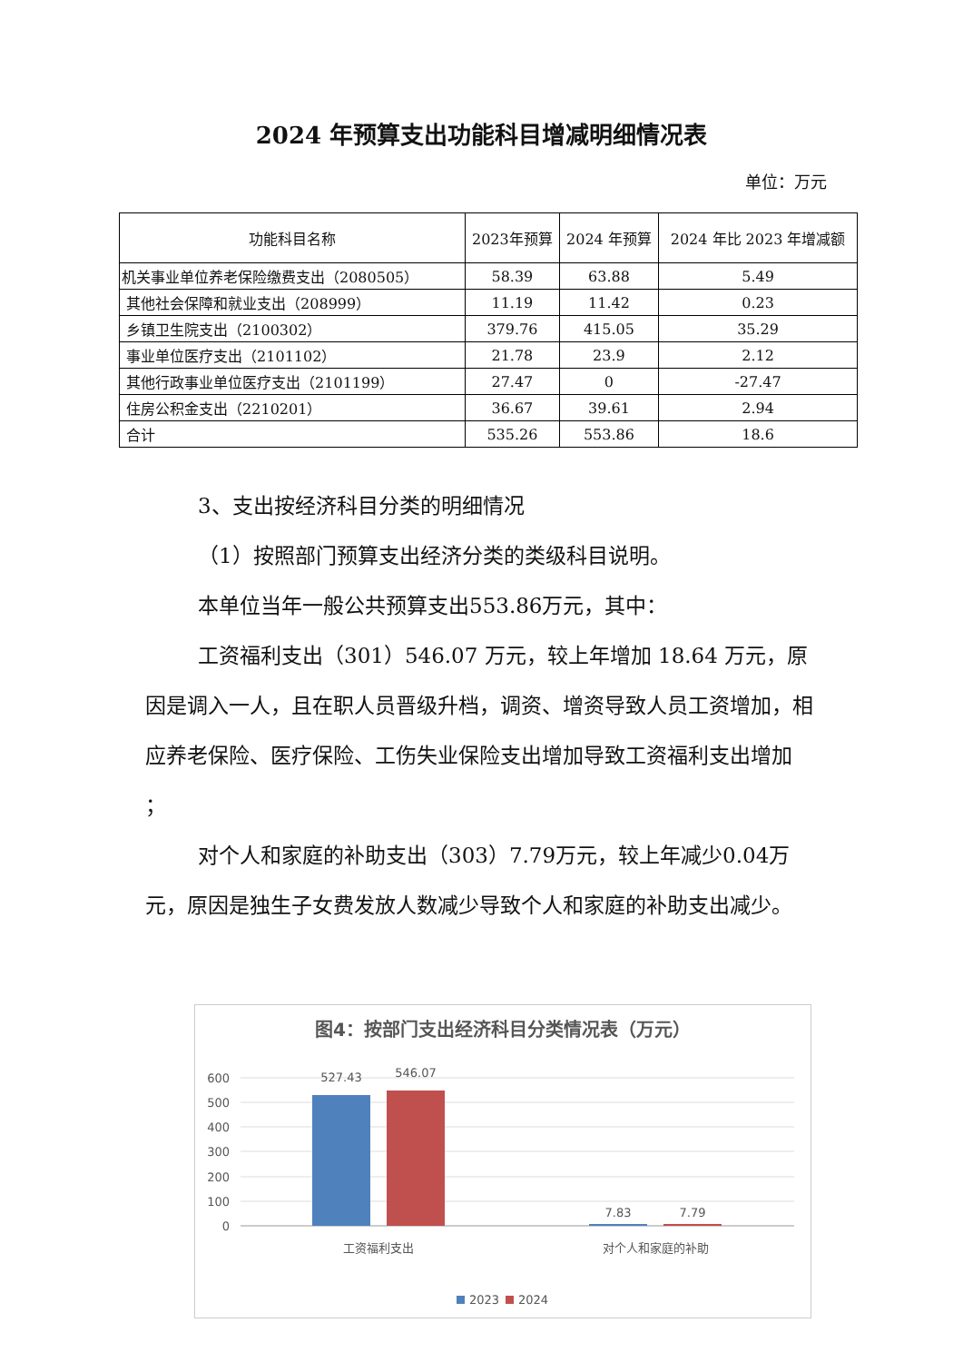2024 年预算支出功能科目增减明细情况表
单位：万元
| 功能科目名称 | 2023年预算 | 2024 年预算 | 2024 年比 2023 年增减额 |
| --- | --- | --- | --- |
| 机关事业单位养老保险缴费支出（2080505） | 58.39 | 63.88 | 5.49 |
| 其他社会保障和就业支出（208999） | 11.19 | 11.42 | 0.23 |
| 乡镇卫生院支出（2100302） | 379.76 | 415.05 | 35.29 |
| 事业单位医疗支出（2101102） | 21.78 | 23.9 | 2.12 |
| 其他行政事业单位医疗支出（2101199） | 27.47 | 0 | -27.47 |
| 住房公积金支出（2210201） | 36.67 | 39.61 | 2.94 |
| 合计 | 535.26 | 553.86 | 18.6 |
3、支出按经济科目分类的明细情况
（1）按照部门预算支出经济分类的类级科目说明。
本单位当年一般公共预算支出553.86万元，其中：
工资福利支出（301）546.07 万元，较上年增加 18.64 万元，原因是调入一人，且在职人员晋级升档，调资、增资导致人员工资增加，相应养老保险、医疗保险、工伤失业保险支出增加导致工资福利支出增加 ；
对个人和家庭的补助支出（303）7.79万元，较上年减少0.04万元，原因是独生子女费发放人数减少导致个人和家庭的补助支出减少。
图4：按部门支出经济科目分类情况表（万元）
600
500
400
300
200
100
0
527.43
546.07
7.83
7.79
工资福利支出
对个人和家庭的补助
2023
2024